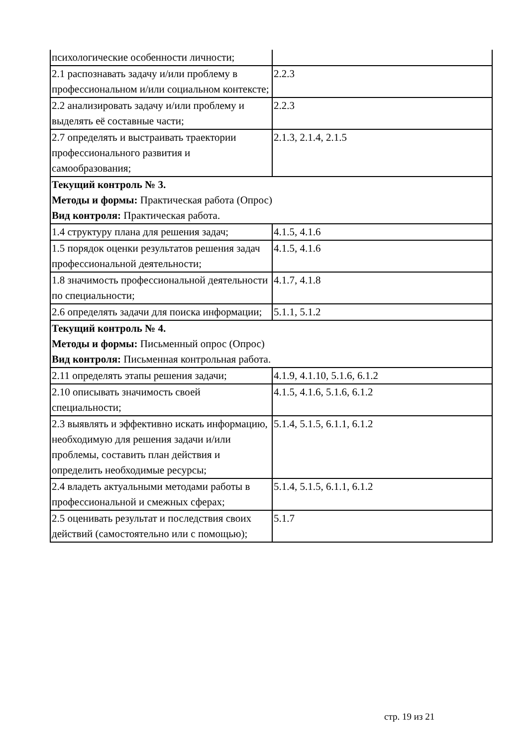| психологические особенности личности; | |
| 2.1 распознавать задачу и/или проблему в профессиональном и/или социальном контексте; | 2.2.3 |
| 2.2 анализировать задачу и/или проблему и выделять её составные части; | 2.2.3 |
| 2.7 определять и выстраивать траектории профессионального развития и самообразования; | 2.1.3, 2.1.4, 2.1.5 |
| Текущий контроль № 3. Методы и формы: Практическая работа (Опрос) Вид контроля: Практическая работа. | |
| 1.4 структуру плана для решения задач; | 4.1.5, 4.1.6 |
| 1.5 порядок оценки результатов решения задач профессиональной деятельности; | 4.1.5, 4.1.6 |
| 1.8 значимость профессиональной деятельности по специальности; | 4.1.7, 4.1.8 |
| 2.6 определять задачи для поиска информации; | 5.1.1, 5.1.2 |
| Текущий контроль № 4. Методы и формы: Письменный опрос (Опрос) Вид контроля: Письменная контрольная работа. | |
| 2.11 определять этапы решения задачи; | 4.1.9, 4.1.10, 5.1.6, 6.1.2 |
| 2.10 описывать значимость своей специальности; | 4.1.5, 4.1.6, 5.1.6, 6.1.2 |
| 2.3 выявлять и эффективно искать информацию, необходимую для решения задачи и/или проблемы, составить план действия и определить необходимые ресурсы; | 5.1.4, 5.1.5, 6.1.1, 6.1.2 |
| 2.4 владеть актуальными методами работы в профессиональной и смежных сферах; | 5.1.4, 5.1.5, 6.1.1, 6.1.2 |
| 2.5 оценивать результат и последствия своих действий (самостоятельно или с помощью); | 5.1.7 |
стр. 19 из 21